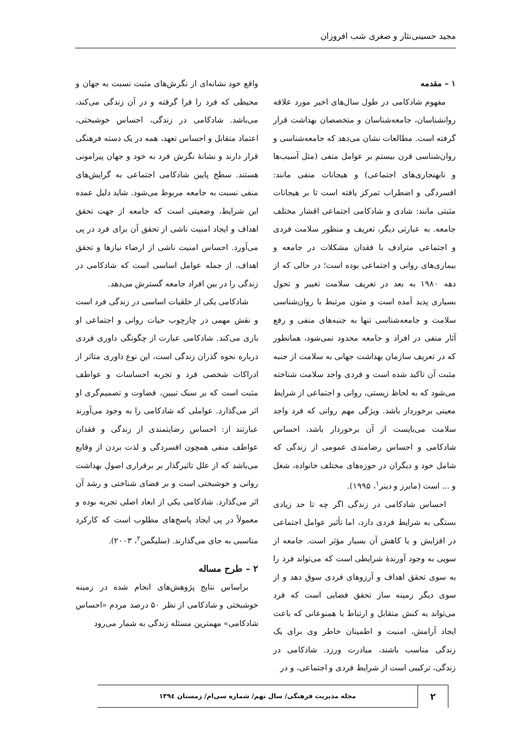مجید حسینی‌نثار و صغری شب افروزان
۱ – مقدمه
مفهوم شادکامی در طول سال‌های اخیر مورد علاقه روانشناسان، جامعه‌شناسان و متخصصان بهداشت قرار گرفته است. مطالعات نشان می‌دهد که جامعه‌شناسی و روان‌شناسی قرن بیستم بر عوامل منفی (مثل آسیب‌ها و نابهنجاری‌های اجتماعی) و هیجانات منفی مانند: افسردگی و اضطراب تمرکز یافته است تا بر هیجانات مثبتی مانند: شادی و شادکامی اجتماعی اقشار مختلف جامعه. به عبارتی دیگر، تعریف و منظور سلامت فردی و اجتماعی مترادف با فقدان مشکلات در جامعه و بیماری‌های روانی و اجتماعی بوده است؛ در حالی که از دهه ۱۹۸۰ به بعد در تعریف سلامت تغییر و تحول بسیاری پدید آمده است و متون مرتبط با روان‌شناسی سلامت و جامعه‌شناسی تنها به جنبه‌های منفی و رفع آثار منفی در افراد و جامعه محدود نمی‌شود، همانطور که در تعریف سازمان بهداشت جهانی به سلامت از جنبه مثبت آن تاکید شده است و فردی واجد سلامت شناخته می‌شود که به لحاظ زیستی، روانی و اجتماعی از شرایط معینی برخوردار باشد. ویژگی مهم روانی که فرد واجد سلامت می‌بایست از آن برخوردار باشد، احساس شادکامی و احساس رضامندی عمومی از زندگی که شامل خود و دیگران در حوزه‌های مختلف خانواده، شغل و ... است (مایرز و دینر<sup>۱</sup>، ۱۹۹۵).
احساس شادکامی در زندگی اگر چه تا حد زیادی بستگی به شرایط فردی دارد، اما تأثیر عوامل اجتماعی در افزایش و یا کاهش آن بسیار مؤثر است. جامعه از سویی به وجود آورندهٔ شرایطی است که می‌تواند فرد را به سوی تحقق اهداف و آرزوهای فردی سوق دهد و از سوی دیگر زمینه ساز تحقق فضایی است که فرد می‌تواند به کنش متقابل و ارتباط با همنوعانی که باعث ایجاد آرامش، امنیت و اطمینان خاطر وی برای یک زندگی مناسب باشند، مبادرت ورزد. شادکامی در زندگی، ترکیبی است از شرایط فردی و اجتماعی، و در
واقع خود نشانه‌ای از نگرش‌های مثبت نسبت به جهان و محیطی که فرد را فرا گرفته و در آن زندگی می‌کند، می‌باشد. شادکامی در زندگی، احساس خوشبختی، اعتماد متقابل و احساس تعهد، همه در یک دسته فرهنگی قرار دارند و نشانهٔ نگرش فرد به خود و جهان پیرامونی هستند. سطح پایین شادکامی اجتماعی به گرایش‌های منفی نسبت به جامعه مربوط می‌شود. شاید دلیل عمده این شرایط، وضعیتی است که جامعه از جهت تحقق اهداف و ایجاد امنیت ناشی از تحقق آن برای فرد در پی می‌آورد. احساس امنیت ناشی از ارضاء نیازها و تحقق اهداف، از جمله عوامل اساسی است که شادکامی در زندگی را در بین افراد جامعه گسترش می‌دهد.
شادکامی یکی از خلقیات اساسی در زندگی فرد است و نقش مهمی در چارچوب حیات روانی و اجتماعی او بازی می‌کند. شادکامی عبارت از چگونگی داوری فردی درباره نحوه گذران زندگی است، این نوع داوری متاثر از ادراکات شخصی فرد و تجربه احساسات و عواطف مثبت است که بر سبک تبیین، قضاوت و تصمیم‌گری او اثر می‌گذارد. عواملی که شادکامی را به وجود می‌آورند عبارتند از: احساس رضایتمندی از زندگی و فقدان عواطف منفی همچون افسردگی و لذت بردن از وقایع می‌باشد که از علل تاثیرگذار بر برقراری اصول بهداشت روانی و خوشبختی است و بر فضای شناختی و رشد آن اثر می‌گذارد. شادکامی یکی از ابعاد اصلی تجربه بوده و معمولاً در پی ایجاد پاسخ‌های مطلوب است که کارکرد مناسبی به جای می‌گذارند. (سلیگمن<sup>۲</sup>، ۲۰۰۳).
۲ – طرح مساله
براساس نتایج پژوهش‌های انجام شده در زمینه خوشبختی و شادکامی از نظر ۵۰ درصد مردم «احساس شادکامی» مهمترین مسئله زندگی به شمار می‌رود
۲
مجله مدیریت فرهنگی/ سال نهم/ شماره سی‌ام/ زمستان ۱۳۹٤